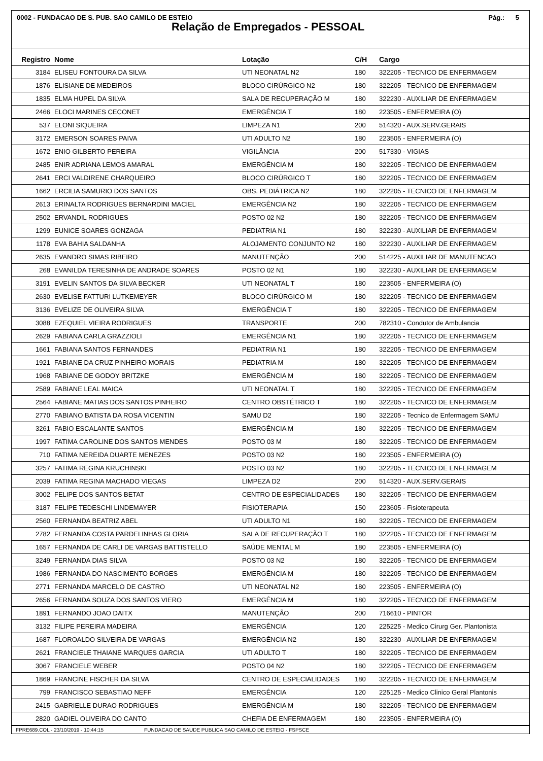0002 - FUNDACAO DE S. PUB. SAO CAMILO DE ESTEIO Pág.: 5
Relação de Empregados - PESSOAL
| Registro | Nome | Lotação | C/H | Cargo |
| --- | --- | --- | --- | --- |
| 3184 | ELISEU FONTOURA DA SILVA | UTI NEONATAL N2 | 180 | 322205 - TECNICO DE ENFERMAGEM |
| 1876 | ELISIANE DE MEDEIROS | BLOCO CIRÚRGICO N2 | 180 | 322205 - TECNICO DE ENFERMAGEM |
| 1835 | ELMA HUPEL DA SILVA | SALA DE RECUPERAÇÃO M | 180 | 322230 - AUXILIAR DE ENFERMAGEM |
| 2466 | ELOCI MARINES CECONET | EMERGÊNCIA T | 180 | 223505 - ENFERMEIRA (O) |
| 537 | ELONI SIQUEIRA | LIMPEZA N1 | 200 | 514320 - AUX.SERV.GERAIS |
| 3172 | EMERSON SOARES PAIVA | UTI ADULTO N2 | 180 | 223505 - ENFERMEIRA (O) |
| 1672 | ENIO GILBERTO PEREIRA | VIGILÂNCIA | 200 | 517330 - VIGIAS |
| 2485 | ENIR ADRIANA LEMOS AMARAL | EMERGÊNCIA M | 180 | 322205 - TECNICO DE ENFERMAGEM |
| 2641 | ERCI VALDIRENE CHARQUEIRO | BLOCO CIRÚRGICO T | 180 | 322205 - TECNICO DE ENFERMAGEM |
| 1662 | ERCILIA SAMURIO DOS SANTOS | OBS. PEDIÁTRICA N2 | 180 | 322205 - TECNICO DE ENFERMAGEM |
| 2613 | ERINALTA RODRIGUES BERNARDINI MACIEL | EMERGÊNCIA N2 | 180 | 322205 - TECNICO DE ENFERMAGEM |
| 2502 | ERVANDIL RODRIGUES | POSTO 02 N2 | 180 | 322205 - TECNICO DE ENFERMAGEM |
| 1299 | EUNICE SOARES GONZAGA | PEDIATRIA N1 | 180 | 322230 - AUXILIAR DE ENFERMAGEM |
| 1178 | EVA BAHIA SALDANHA | ALOJAMENTO CONJUNTO N2 | 180 | 322230 - AUXILIAR DE ENFERMAGEM |
| 2635 | EVANDRO SIMAS RIBEIRO | MANUTENÇÃO | 200 | 514225 - AUXILIAR DE MANUTENCAO |
| 268 | EVANILDA TERESINHA DE ANDRADE SOARES | POSTO 02 N1 | 180 | 322230 - AUXILIAR DE ENFERMAGEM |
| 3191 | EVELIN SANTOS DA SILVA BECKER | UTI NEONATAL T | 180 | 223505 - ENFERMEIRA (O) |
| 2630 | EVELISE FATTURI LUTKEMEYER | BLOCO CIRÚRGICO M | 180 | 322205 - TECNICO DE ENFERMAGEM |
| 3136 | EVELIZE DE OLIVEIRA SILVA | EMERGÊNCIA T | 180 | 322205 - TECNICO DE ENFERMAGEM |
| 3088 | EZEQUIEL VIEIRA RODRIGUES | TRANSPORTE | 200 | 782310 - Condutor de Ambulancia |
| 2629 | FABIANA CARLA GRAZZIOLI | EMERGÊNCIA N1 | 180 | 322205 - TECNICO DE ENFERMAGEM |
| 1661 | FABIANA SANTOS FERNANDES | PEDIATRIA N1 | 180 | 322205 - TECNICO DE ENFERMAGEM |
| 1921 | FABIANE DA CRUZ PINHEIRO MORAIS | PEDIATRIA M | 180 | 322205 - TECNICO DE ENFERMAGEM |
| 1968 | FABIANE DE GODOY BRITZKE | EMERGÊNCIA M | 180 | 322205 - TECNICO DE ENFERMAGEM |
| 2589 | FABIANE LEAL MAICA | UTI NEONATAL T | 180 | 322205 - TECNICO DE ENFERMAGEM |
| 2564 | FABIANE MATIAS DOS SANTOS PINHEIRO | CENTRO OBSTÉTRICO T | 180 | 322205 - TECNICO DE ENFERMAGEM |
| 2770 | FABIANO BATISTA DA ROSA VICENTIN | SAMU D2 | 180 | 322205 - Tecnico de Enfermagem SAMU |
| 3261 | FABIO ESCALANTE SANTOS | EMERGÊNCIA M | 180 | 322205 - TECNICO DE ENFERMAGEM |
| 1997 | FATIMA CAROLINE DOS SANTOS MENDES | POSTO 03 M | 180 | 322205 - TECNICO DE ENFERMAGEM |
| 710 | FATIMA NEREIDA DUARTE MENEZES | POSTO 03 N2 | 180 | 223505 - ENFERMEIRA (O) |
| 3257 | FATIMA REGINA KRUCHINSKI | POSTO 03 N2 | 180 | 322205 - TECNICO DE ENFERMAGEM |
| 2039 | FATIMA REGINA MACHADO VIEGAS | LIMPEZA D2 | 200 | 514320 - AUX.SERV.GERAIS |
| 3002 | FELIPE DOS SANTOS BETAT | CENTRO DE ESPECIALIDADES | 180 | 322205 - TECNICO DE ENFERMAGEM |
| 3187 | FELIPE TEDESCHI LINDEMAYER | FISIOTERAPIA | 150 | 223605 - Fisioterapeuta |
| 2560 | FERNANDA BEATRIZ ABEL | UTI ADULTO N1 | 180 | 322205 - TECNICO DE ENFERMAGEM |
| 2782 | FERNANDA COSTA PARDELINHAS GLORIA | SALA DE RECUPERAÇÃO T | 180 | 322205 - TECNICO DE ENFERMAGEM |
| 1657 | FERNANDA DE CARLI DE VARGAS BATTISTELLO | SAÚDE MENTAL M | 180 | 223505 - ENFERMEIRA (O) |
| 3249 | FERNANDA DIAS SILVA | POSTO 03 N2 | 180 | 322205 - TECNICO DE ENFERMAGEM |
| 1986 | FERNANDA DO NASCIMENTO BORGES | EMERGÊNCIA M | 180 | 322205 - TECNICO DE ENFERMAGEM |
| 2771 | FERNANDA MARCELO DE CASTRO | UTI NEONATAL N2 | 180 | 223505 - ENFERMEIRA (O) |
| 2656 | FERNANDA SOUZA DOS SANTOS VIERO | EMERGÊNCIA M | 180 | 322205 - TECNICO DE ENFERMAGEM |
| 1891 | FERNANDO JOAO DAITX | MANUTENÇÃO | 200 | 716610 - PINTOR |
| 3132 | FILIPE PEREIRA MADEIRA | EMERGÊNCIA | 120 | 225225 - Medico Cirurg Ger. Plantonista |
| 1687 | FLOROALDO SILVEIRA DE VARGAS | EMERGÊNCIA N2 | 180 | 322230 - AUXILIAR DE ENFERMAGEM |
| 2621 | FRANCIELE THAIANE MARQUES GARCIA | UTI ADULTO T | 180 | 322205 - TECNICO DE ENFERMAGEM |
| 3067 | FRANCIELE WEBER | POSTO 04 N2 | 180 | 322205 - TECNICO DE ENFERMAGEM |
| 1869 | FRANCINE FISCHER DA SILVA | CENTRO DE ESPECIALIDADES | 180 | 322205 - TECNICO DE ENFERMAGEM |
| 799 | FRANCISCO SEBASTIAO NEFF | EMERGÊNCIA | 120 | 225125 - Medico Clinico Geral Plantonis |
| 2415 | GABRIELLE DURAO RODRIGUES | EMERGÊNCIA M | 180 | 322205 - TECNICO DE ENFERMAGEM |
| 2820 | GADIEL OLIVEIRA DO CANTO | CHEFIA DE ENFERMAGEM | 180 | 223505 - ENFERMEIRA (O) |
FPRE689.COL - 23/10/2019 - 10:44:15 FUNDACAO DE SAUDE PUBLICA SAO CAMILO DE ESTEIO - FSPSCE